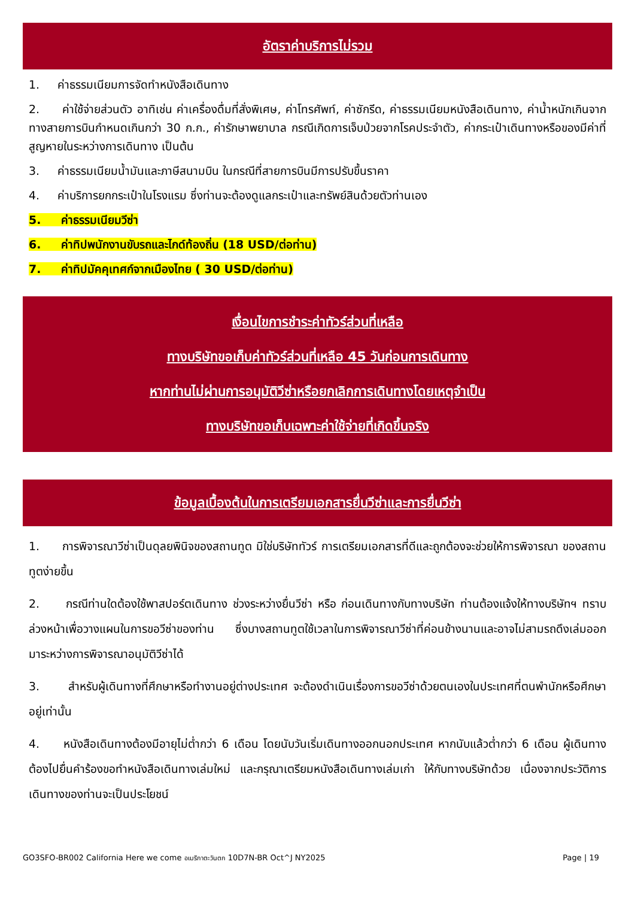อัตราค่าบริการไม่รวม
1. ค่าธรรมเนียมการจัดทำหนังสือเดินทาง
2. ค่าใช้จ่ายส่วนตัว อาทิเช่น ค่าเครื่องดื่มที่สั่งพิเศษ, ค่าโทรศัพท์, ค่าซักรีด, ค่าธรรมเนียมหนังสือเดินทาง, ค่าน้ำหนักเกินจากทางสายการบินกำหนดเกินกว่า 30 ก.ก., ค่ารักษาพยาบาล กรณีเกิดการเจ็บป่วยจากโรคประจำตัว, ค่ากระเป๋าเดินทางหรือของมีค่าที่สูญหายในระหว่างการเดินทาง เป็นต้น
3. ค่าธรรมเนียมน้ำมันและภาษีสนามบิน ในกรณีที่สายการบินมีการปรับขึ้นราคา
4. ค่าบริการยกกระเป๋าในโรงแรม ซึ่งท่านจะต้องดูแลกระเป๋าและทรัพย์สินด้วยตัวท่านเอง
5. ค่าธรรมเนียมวีซ่า
6. ค่าทิปพนักงานขับรถและไกด์ท้องถิ่น (18 USD/ต่อท่าน)
7. ค่าทิปมัคคุเทศก์จากเมืองไทย ( 30 USD/ต่อท่าน)
เงื่อนไขการชำระค่าทัวร์ส่วนที่เหลือ
ทางบริษัทขอเก็บค่าทัวร์ส่วนที่เหลือ 45 วันก่อนการเดินทาง
หากท่านไม่ผ่านการอนุมัติวีซ่าหรือยกเลิกการเดินทางโดยเหตุจำเป็น
ทางบริษัทขอเก็บเฉพาะค่าใช้จ่ายที่เกิดขึ้นจริง
ข้อมูลเบื้องต้นในการเตรียมเอกสารยื่นวีซ่าและการยื่นวีซ่า
1. การพิจารณาวีซ่าเป็นดุลยพินิจของสถานทูต มิใช่บริษัททัวร์ การเตรียมเอกสารที่ดีและถูกต้องจะช่วยให้การพิจารณา ของสถานทูตง่ายขึ้น
2. กรณีท่านใดต้องใช้พาสปอร์ตเดินทาง ช่วงระหว่างยื่นวีซ่า หรือ ก่อนเดินทางกับทางบริษัท ท่านต้องแจ้งให้ทางบริษัทฯ ทราบล่วงหน้าเพื่อวางแผนในการขอวีซ่าของท่าน ซึ่งบางสถานทูตใช้เวลาในการพิจารณาวีซ่าที่ค่อนข้างนานและอาจไม่สามรถดึงเล่มออกมาระหว่างการพิจารณาอนุมัติวีซ่าได้
3. สำหรับผู้เดินทางที่ศึกษาหรือทำงานอยู่ต่างประเทศ จะต้องดำเนินเรื่องการขอวีซ่าด้วยตนเองในประเทศที่ตนพำนักหรือศึกษาอยู่เท่านั้น
4. หนังสือเดินทางต้องมีอายุไม่ต่ำกว่า 6 เดือน โดยนับวันเริ่มเดินทางออกนอกประเทศ หากนับแล้วต่ำกว่า 6 เดือน ผู้เดินทางต้องไปยื่นคำร้องขอทำหนังสือเดินทางเล่มใหม่ และกรุณาเตรียมหนังสือเดินทางเล่มเก่า ให้กับทางบริษัทด้วย เนื่องจากประวัติการเดินทางของท่านจะเป็นประโยชน์
GO3SFO-BR002 California Here we come อเมริกาตะวันตก 10D7N-BR Oct^J NY2025 Page | 19